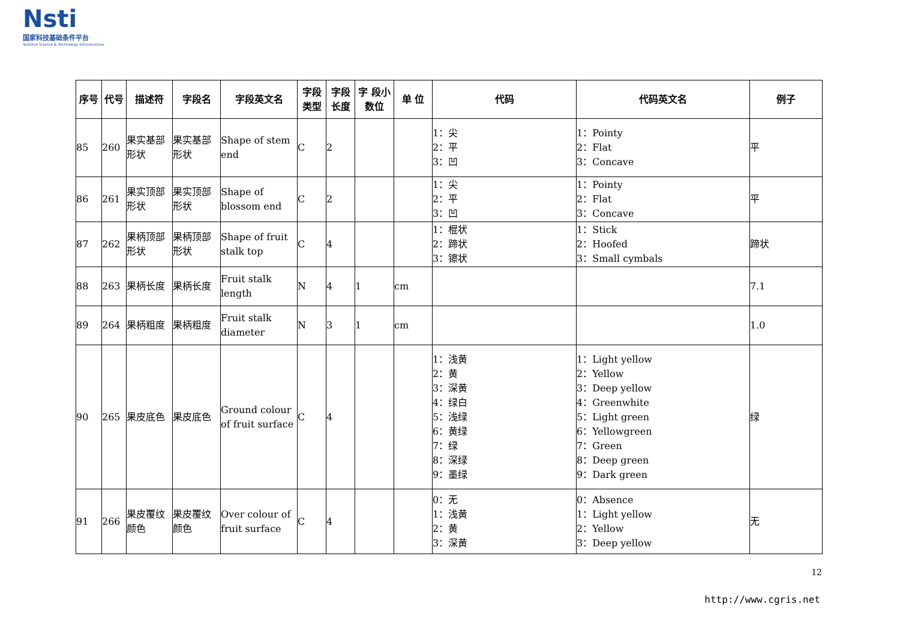Nsti
国家科技基础条件平台
National Science & Technology Infrastructure
| 序号 | 代号 | 描述符 | 字段名 | 字段英文名 | 字段类型 | 字段长度 | 字 段小数位 | 单 位 | 代码 | 代码英文名 | 例子 |
| --- | --- | --- | --- | --- | --- | --- | --- | --- | --- | --- | --- |
| 85 | 260 | 果实基部形状 | 果实基部形状 | Shape of stem end | C | 2 | | | 1：尖 2：平 3：凹 | 1：Pointy 2：Flat 3：Concave | 平 |
| 86 | 261 | 果实顶部形状 | 果实顶部形状 | Shape of blossom end | C | 2 | | | 1：尖 2：平 3：凹 | 1：Pointy 2：Flat 3：Concave | 平 |
| 87 | 262 | 果柄顶部形状 | 果柄顶部形状 | Shape of fruit stalk top | C | 4 | | | 1：棍状 2：蹄状 3：镲状 | 1：Stick 2：Hoofed 3：Small cymbals | 蹄状 |
| 88 | 263 | 果柄长度 | 果柄长度 | Fruit stalk length | N | 4 | 1 | cm | | | 7.1 |
| 89 | 264 | 果柄粗度 | 果柄粗度 | Fruit stalk diameter | N | 3 | 1 | cm | | | 1.0 |
| 90 | 265 | 果皮底色 | 果皮底色 | Ground colour of fruit surface | C | 4 | | | 1：浅黄 2：黄 3：深黄 4：绿白 5：浅绿 6：黄绿 7：绿 8：深绿 9：墨绿 | 1：Light yellow 2：Yellow 3：Deep yellow 4：Greenwhite 5：Light green 6：Yellowgreen 7：Green 8：Deep green 9：Dark green | 绿 |
| 91 | 266 | 果皮覆纹颜色 | 果皮覆纹颜色 | Over colour of fruit surface | C | 4 | | | 0：无 1：浅黄 2：黄 3：深黄 | 0：Absence 1：Light yellow 2：Yellow 3：Deep yellow | 无 |
12
http://www.cgris.net